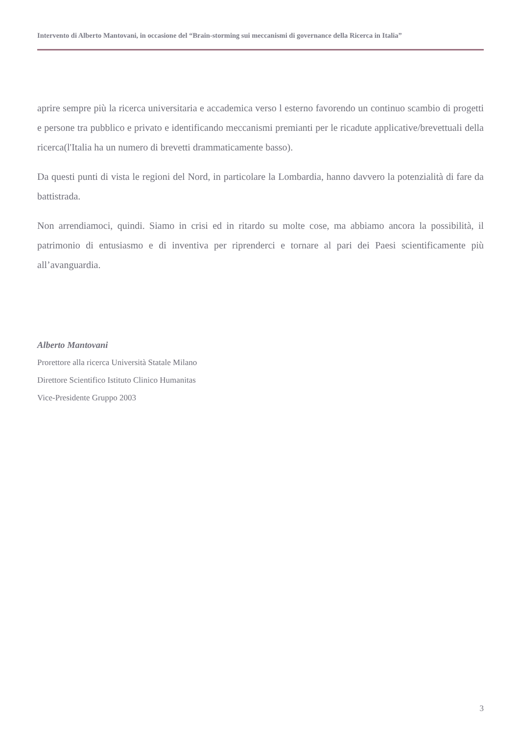Intervento di Alberto Mantovani, in occasione del “Brain-storming sui meccanismi di governance della Ricerca in Italia”
aprire sempre più la ricerca universitaria e accademica verso l esterno favorendo un continuo scambio di progetti e persone tra pubblico e privato e identificando meccanismi premianti per le ricadute applicative/brevettuali della ricerca(l'Italia ha un numero di brevetti drammaticamente basso).
Da questi punti di vista le regioni del Nord, in particolare la Lombardia, hanno davvero la potenzialità di fare da battistrada.
Non arrendiamoci, quindi. Siamo in crisi ed in ritardo su molte cose, ma abbiamo ancora la possibilità, il patrimonio di entusiasmo e di inventiva per riprenderci e tornare al pari dei Paesi scientificamente più all’avanguardia.
Alberto Mantovani
Prorettore alla ricerca Università Statale Milano
Direttore Scientifico Istituto Clinico Humanitas
Vice-Presidente Gruppo 2003
3